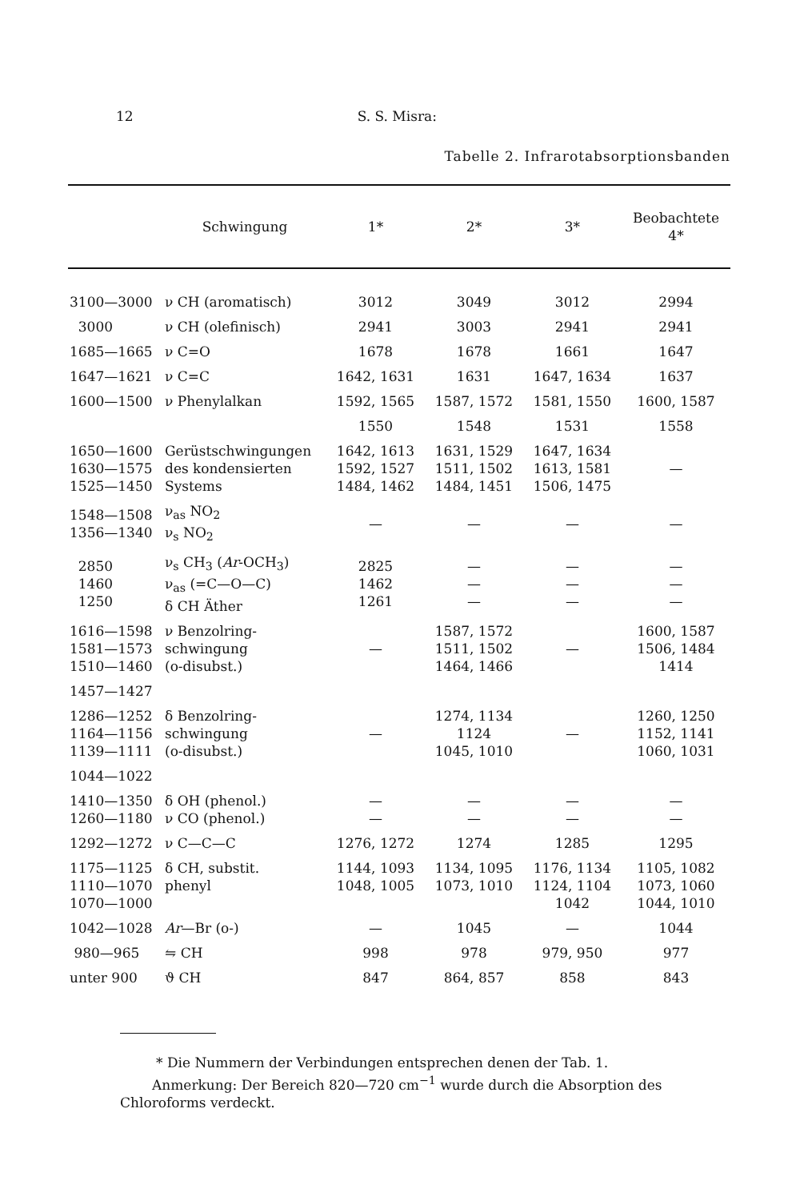12 S. S. Misra:
Tabelle 2. Infrarotabsorptionsbanden
| | Schwingung | 1* | 2* | 3* | Beobachtete 4* |
| --- | --- | --- | --- | --- | --- |
| 3100—3000 | ν CH (aromatisch) | 3012 | 3049 | 3012 | 2994 |
| 3000 | ν CH (olefinisch) | 2941 | 3003 | 2941 | 2941 |
| 1685—1665 | ν C=O | 1678 | 1678 | 1661 | 1647 |
| 1647—1621 | ν C=C | 1642, 1631 | 1631 | 1647, 1634 | 1637 |
| 1600—1500 | ν Phenylalkan | 1592, 1565 | 1587, 1572 | 1581, 1550 | 1600, 1587 |
| | | 1550 | 1548 | 1531 | 1558 |
| 1650—1600 1630—1575 1525—1450 | Gerüstschwingungen des kondensierten Systems | 1642, 1613 1592, 1527 1484, 1462 | 1631, 1529 1511, 1502 1484, 1451 | 1647, 1634 1613, 1581 1506, 1475 | — |
| 1548—1508 1356—1340 | ν<sub>as</sub> NO<sub>2</sub> ν<sub>s</sub> NO<sub>2</sub> | — | — | — | — |
| 2850 1460 1250 | ν<sub>s</sub> CH<sub>3</sub> ( Ar -OCH<sub>3</sub>) ν<sub>as</sub> (=C—O—C) δ CH Äther | 2825 1462 1261 | — — — | — — — | — — — |
| 1616—1598 1581—1573 1510—1460 | ν Benzolring- schwingung (o-disubst.) | — | 1587, 1572 1511, 1502 1464, 1466 | — | 1600, 1587 1506, 1484 1414 |
| 1457—1427 | | | | | |
| 1286—1252 1164—1156 1139—1111 | δ Benzolring- schwingung (o-disubst.) | — | 1274, 1134 1124 1045, 1010 | — | 1260, 1250 1152, 1141 1060, 1031 |
| 1044—1022 | | | | | |
| 1410—1350 1260—1180 | δ OH (phenol.) ν CO (phenol.) | — — | — — | — — | — — |
| 1292—1272 | ν C—C—C | 1276, 1272 | 1274 | 1285 | 1295 |
| 1175—1125 1110—1070 1070—1000 | δ CH, substit. phenyl | 1144, 1093 1048, 1005 | 1134, 1095 1073, 1010 | 1176, 1134 1124, 1104 1042 | 1105, 1082 1073, 1060 1044, 1010 |
| 1042—1028 | Ar —Br (o-) | — | 1045 | — | 1044 |
| 980—965 | ⇋ CH | 998 | 978 | 979, 950 | 977 |
| unter 900 | ϑ CH | 847 | 864, 857 | 858 | 843 |
* Die Nummern der Verbindungen entsprechen denen der Tab. 1.
Anmerkung: Der Bereich 820—720 cm<sup>−1</sup> wurde durch die Absorption des
Chloroforms verdeckt.